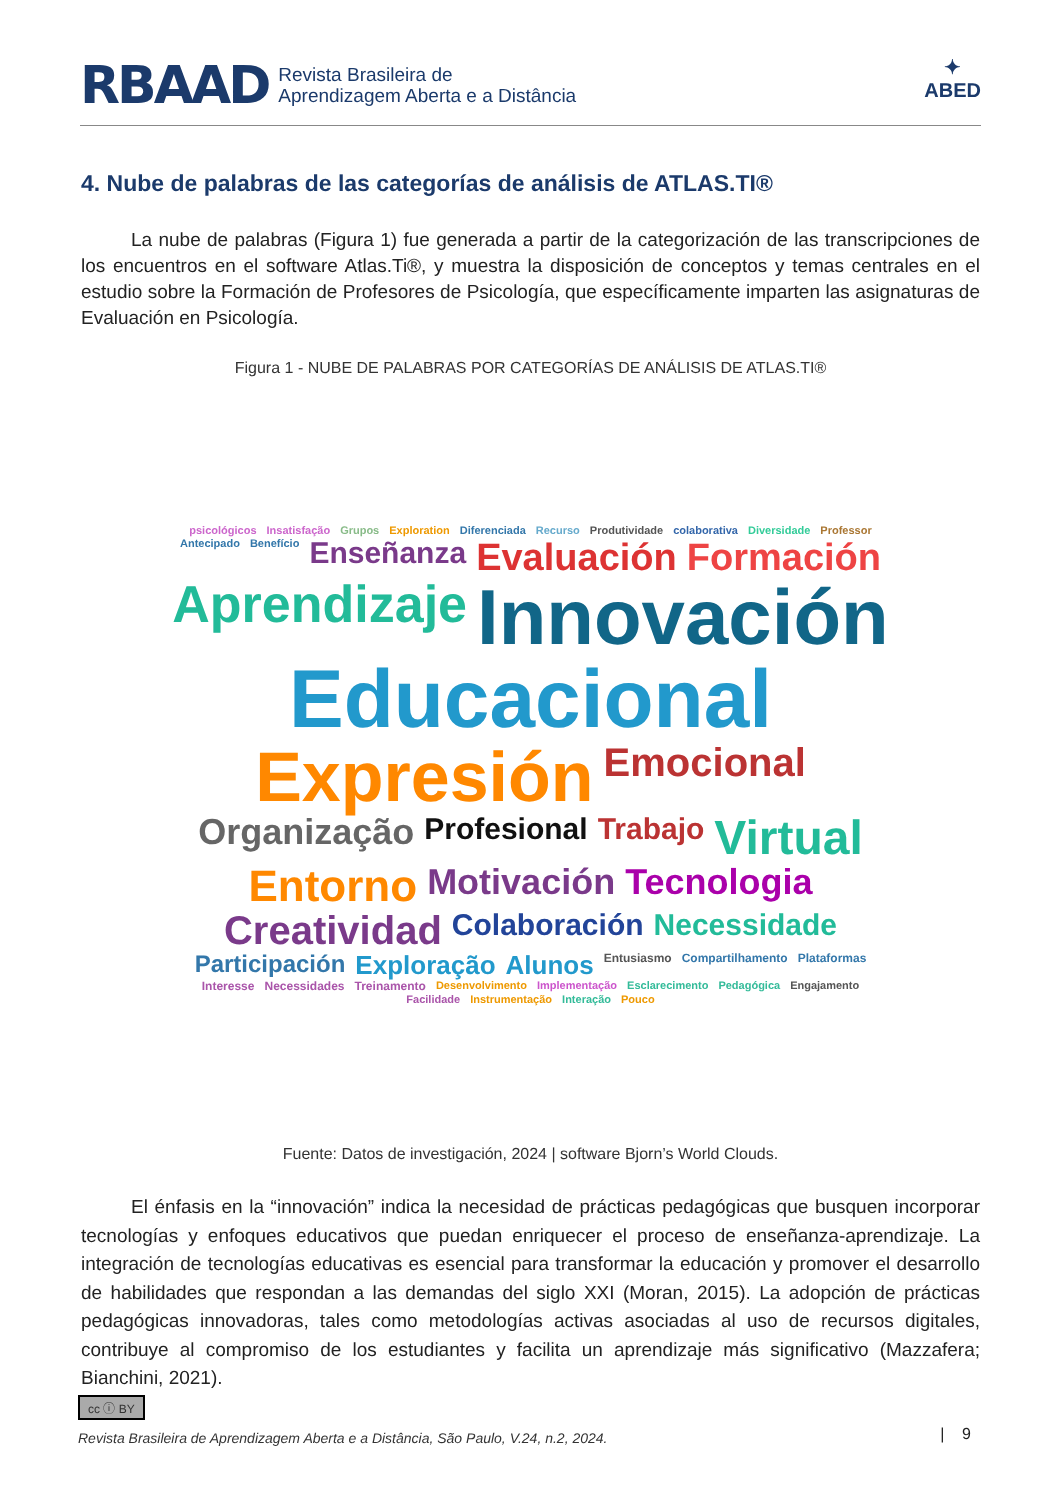RBAAD Revista Brasileira de
Aprendizagem Aberta e a Distância
✦
ABED
4. Nube de palabras de las categorías de análisis de ATLAS.TI®
La nube de palabras (Figura 1) fue generada a partir de la categorización de las transcripciones de los encuentros en el software Atlas.Ti®, y muestra la disposición de conceptos y temas centrales en el estudio sobre la Formación de Profesores de Psicología, que específicamente imparten las asignaturas de Evaluación en Psicología.
Figura 1 - NUBE DE PALABRAS POR CATEGORÍAS DE ANÁLISIS DE ATLAS.TI®
psicológicos Insatisfação Grupos Exploration Diferenciada Recurso Produtividade colaborativa Diversidade Professor Antecipado Benefício Enseñanza Evaluación Formación Aprendizaje Innovación Educacional Expresión Emocional Organização Profesional Trabajo Virtual Entorno Motivación Tecnologia Creatividad Colaboración Necessidade Participación Exploração Alunos Entusiasmo Compartilhamento Plataformas Interesse Necessidades Treinamento Desenvolvimento Implementação Esclarecimento Pedagógica Engajamento Facilidade Instrumentação Interação Pouco
Fuente: Datos de investigación, 2024 | software Bjorn’s World Clouds.
El énfasis en la “innovación” indica la necesidad de prácticas pedagógicas que busquen incorporar tecnologías y enfoques educativos que puedan enriquecer el proceso de enseñanza-aprendizaje. La integración de tecnologías educativas es esencial para transformar la educación y promover el desarrollo de habilidades que respondan a las demandas del siglo XXI (Moran, 2015). La adopción de prácticas pedagógicas innovadoras, tales como metodologías activas asociadas al uso de recursos digitales, contribuye al compromiso de los estudiantes y facilita un aprendizaje más significativo (Mazzafera; Bianchini, 2021).
cc ⓘ BY
Revista Brasileira de Aprendizagem Aberta e a Distância, São Paulo, V.24, n.2, 2024.
| 9